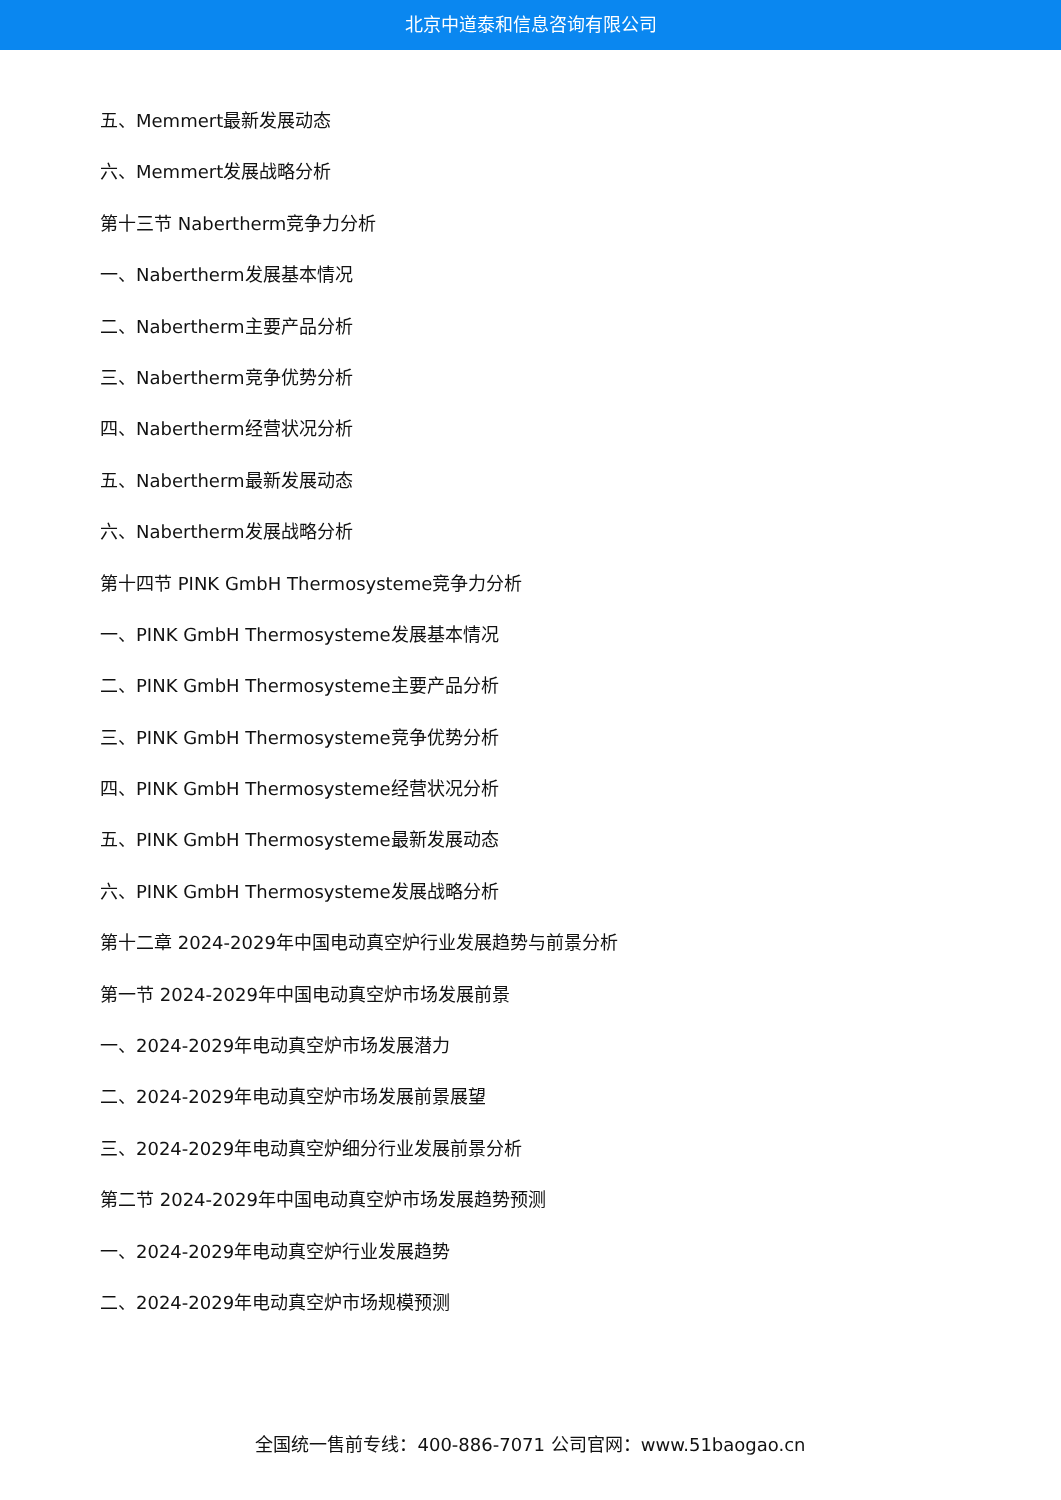北京中道泰和信息咨询有限公司
五、Memmert最新发展动态
六、Memmert发展战略分析
第十三节 Nabertherm竞争力分析
一、Nabertherm发展基本情况
二、Nabertherm主要产品分析
三、Nabertherm竞争优势分析
四、Nabertherm经营状况分析
五、Nabertherm最新发展动态
六、Nabertherm发展战略分析
第十四节 PINK GmbH Thermosysteme竞争力分析
一、PINK GmbH Thermosysteme发展基本情况
二、PINK GmbH Thermosysteme主要产品分析
三、PINK GmbH Thermosysteme竞争优势分析
四、PINK GmbH Thermosysteme经营状况分析
五、PINK GmbH Thermosysteme最新发展动态
六、PINK GmbH Thermosysteme发展战略分析
第十二章 2024-2029年中国电动真空炉行业发展趋势与前景分析
第一节 2024-2029年中国电动真空炉市场发展前景
一、2024-2029年电动真空炉市场发展潜力
二、2024-2029年电动真空炉市场发展前景展望
三、2024-2029年电动真空炉细分行业发展前景分析
第二节 2024-2029年中国电动真空炉市场发展趋势预测
一、2024-2029年电动真空炉行业发展趋势
二、2024-2029年电动真空炉市场规模预测
全国统一售前专线：400-886-7071 公司官网：www.51baogao.cn